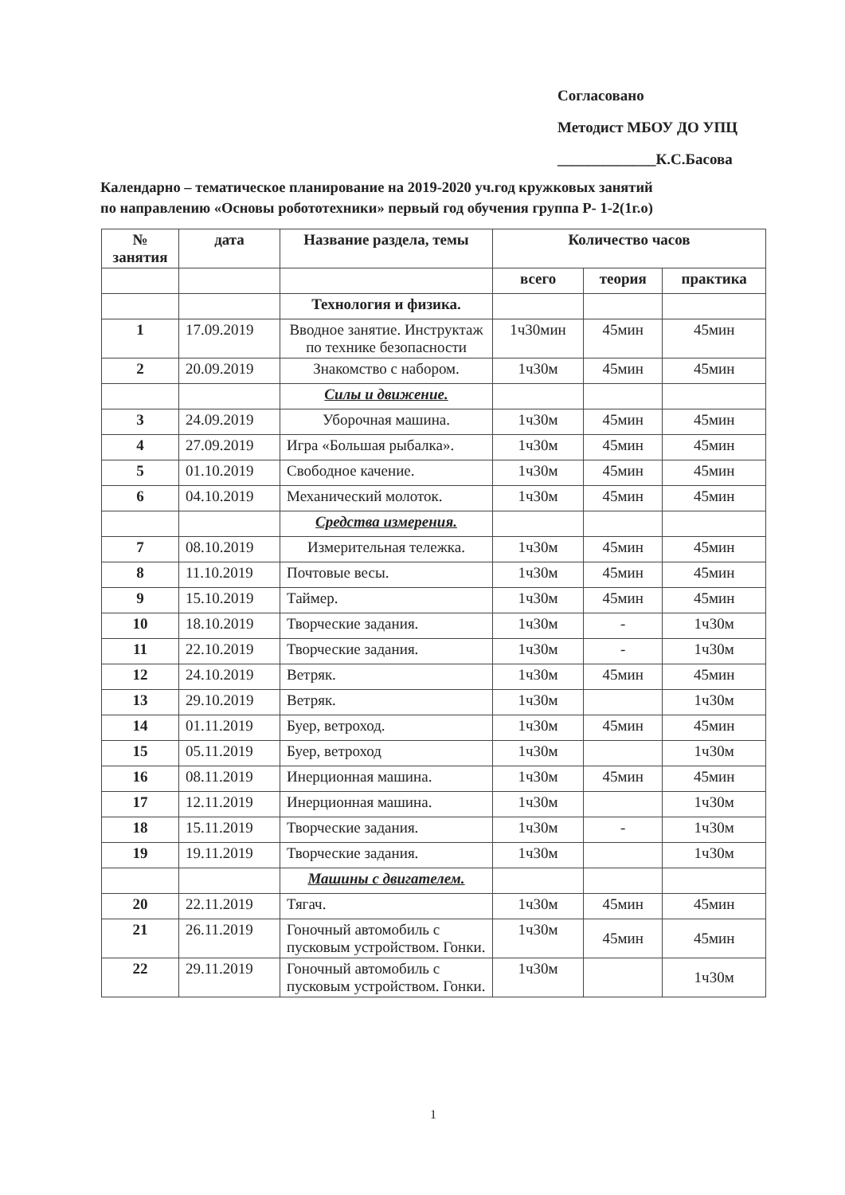Согласовано
Методист МБОУ ДО УПЦ
_____________К.С.Басова
Календарно – тематическое планирование на 2019-2020 уч.год кружковых занятий
по направлению «Основы робототехники» первый год обучения группа Р- 1-2(1г.о)
| № занятия | дата | Название раздела, темы | Количество часов | | |
| --- | --- | --- | --- | --- | --- |
| | | | всего | теория | практика |
| | | Технология и физика. | | | |
| 1 | 17.09.2019 | Вводное занятие. Инструктаж по технике безопасности | 1ч30мин | 45мин | 45мин |
| 2 | 20.09.2019 | Знакомство с набором. | 1ч30м | 45мин | 45мин |
| | | Силы и движение. | | | |
| 3 | 24.09.2019 | Уборочная машина. | 1ч30м | 45мин | 45мин |
| 4 | 27.09.2019 | Игра «Большая рыбалка». | 1ч30м | 45мин | 45мин |
| 5 | 01.10.2019 | Свободное качение. | 1ч30м | 45мин | 45мин |
| 6 | 04.10.2019 | Механический молоток. | 1ч30м | 45мин | 45мин |
| | | Средства измерения. | | | |
| 7 | 08.10.2019 | Измерительная тележка. | 1ч30м | 45мин | 45мин |
| 8 | 11.10.2019 | Почтовые весы. | 1ч30м | 45мин | 45мин |
| 9 | 15.10.2019 | Таймер. | 1ч30м | 45мин | 45мин |
| 10 | 18.10.2019 | Творческие задания. | 1ч30м | - | 1ч30м |
| 11 | 22.10.2019 | Творческие задания. | 1ч30м | - | 1ч30м |
| 12 | 24.10.2019 | Ветряк. | 1ч30м | 45мин | 45мин |
| 13 | 29.10.2019 | Ветряк. | 1ч30м | | 1ч30м |
| 14 | 01.11.2019 | Буер, ветроход. | 1ч30м | 45мин | 45мин |
| 15 | 05.11.2019 | Буер, ветроход | 1ч30м | | 1ч30м |
| 16 | 08.11.2019 | Инерционная машина. | 1ч30м | 45мин | 45мин |
| 17 | 12.11.2019 | Инерционная машина. | 1ч30м | | 1ч30м |
| 18 | 15.11.2019 | Творческие задания. | 1ч30м | - | 1ч30м |
| 19 | 19.11.2019 | Творческие задания. | 1ч30м | | 1ч30м |
| | | Машины с двигателем. | | | |
| 20 | 22.11.2019 | Тягач. | 1ч30м | 45мин | 45мин |
| 21 | 26.11.2019 | Гоночный автомобиль с пусковым устройством. Гонки. | 1ч30м | 45мин | 45мин |
| 22 | 29.11.2019 | Гоночный автомобиль с пусковым устройством. Гонки. | 1ч30м | | 1ч30м |
1